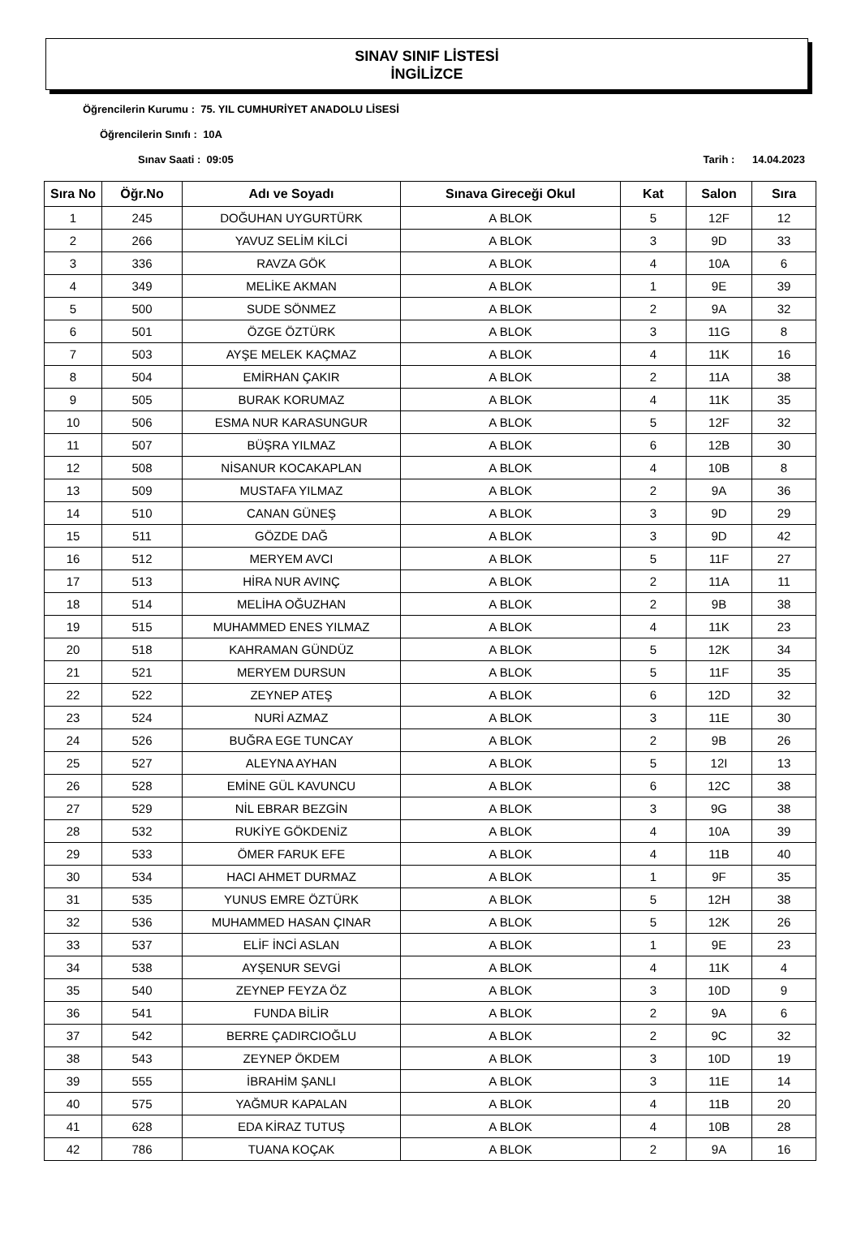SINAV SINIF LİSTESİ
İNGİLİZCE
Öğrencilerin Kurumu : 75. YIL CUMHURİYET ANADOLU LİSESİ
Öğrencilerin Sınıfı : 10A
Sınav Saati : 09:05 Tarih : 14.04.2023
| Sıra No | Öğr.No | Adı ve Soyadı | Sınava Gireceği Okul | Kat | Salon | Sıra |
| --- | --- | --- | --- | --- | --- | --- |
| 1 | 245 | DOĞUHAN UYGURTÜRK | A BLOK | 5 | 12F | 12 |
| 2 | 266 | YAVUZ SELİM KİLCİ | A BLOK | 3 | 9D | 33 |
| 3 | 336 | RAVZA GÖK | A BLOK | 4 | 10A | 6 |
| 4 | 349 | MELİKE AKMAN | A BLOK | 1 | 9E | 39 |
| 5 | 500 | SUDE SÖNMEZ | A BLOK | 2 | 9A | 32 |
| 6 | 501 | ÖZGE ÖZTÜRK | A BLOK | 3 | 11G | 8 |
| 7 | 503 | AYŞE MELEK KAÇMAZ | A BLOK | 4 | 11K | 16 |
| 8 | 504 | EMİRHAN ÇAKIR | A BLOK | 2 | 11A | 38 |
| 9 | 505 | BURAK KORUMAZ | A BLOK | 4 | 11K | 35 |
| 10 | 506 | ESMA NUR KARASUNGUR | A BLOK | 5 | 12F | 32 |
| 11 | 507 | BÜŞRA YILMAZ | A BLOK | 6 | 12B | 30 |
| 12 | 508 | NİSANUR KOCAKAPLAN | A BLOK | 4 | 10B | 8 |
| 13 | 509 | MUSTAFA YILMAZ | A BLOK | 2 | 9A | 36 |
| 14 | 510 | CANAN GÜNEŞ | A BLOK | 3 | 9D | 29 |
| 15 | 511 | GÖZDE DAĞ | A BLOK | 3 | 9D | 42 |
| 16 | 512 | MERYEM AVCI | A BLOK | 5 | 11F | 27 |
| 17 | 513 | HİRA NUR AVINÇ | A BLOK | 2 | 11A | 11 |
| 18 | 514 | MELİHA OĞUZHAN | A BLOK | 2 | 9B | 38 |
| 19 | 515 | MUHAMMED ENES YILMAZ | A BLOK | 4 | 11K | 23 |
| 20 | 518 | KAHRAMAN GÜNDÜZ | A BLOK | 5 | 12K | 34 |
| 21 | 521 | MERYEM DURSUN | A BLOK | 5 | 11F | 35 |
| 22 | 522 | ZEYNEP ATEŞ | A BLOK | 6 | 12D | 32 |
| 23 | 524 | NURİ AZMAZ | A BLOK | 3 | 11E | 30 |
| 24 | 526 | BUĞRA EGE TUNCAY | A BLOK | 2 | 9B | 26 |
| 25 | 527 | ALEYNA AYHAN | A BLOK | 5 | 12I | 13 |
| 26 | 528 | EMİNE GÜL KAVUNCU | A BLOK | 6 | 12C | 38 |
| 27 | 529 | NİL EBRAR BEZGİN | A BLOK | 3 | 9G | 38 |
| 28 | 532 | RUKİYE GÖKDENİZ | A BLOK | 4 | 10A | 39 |
| 29 | 533 | ÖMER FARUK EFE | A BLOK | 4 | 11B | 40 |
| 30 | 534 | HACI AHMET DURMAZ | A BLOK | 1 | 9F | 35 |
| 31 | 535 | YUNUS EMRE ÖZTÜRK | A BLOK | 5 | 12H | 38 |
| 32 | 536 | MUHAMMED HASAN ÇINAR | A BLOK | 5 | 12K | 26 |
| 33 | 537 | ELİF İNCİ ASLAN | A BLOK | 1 | 9E | 23 |
| 34 | 538 | AYŞENUR SEVGİ | A BLOK | 4 | 11K | 4 |
| 35 | 540 | ZEYNEP FEYZA ÖZ | A BLOK | 3 | 10D | 9 |
| 36 | 541 | FUNDA BİLİR | A BLOK | 2 | 9A | 6 |
| 37 | 542 | BERRE ÇADIRCIOĞLU | A BLOK | 2 | 9C | 32 |
| 38 | 543 | ZEYNEP ÖKDEM | A BLOK | 3 | 10D | 19 |
| 39 | 555 | İBRAHİM ŞANLI | A BLOK | 3 | 11E | 14 |
| 40 | 575 | YAĞMUR KAPALAN | A BLOK | 4 | 11B | 20 |
| 41 | 628 | EDA KİRAZ TUTUŞ | A BLOK | 4 | 10B | 28 |
| 42 | 786 | TUANA KOÇAK | A BLOK | 2 | 9A | 16 |